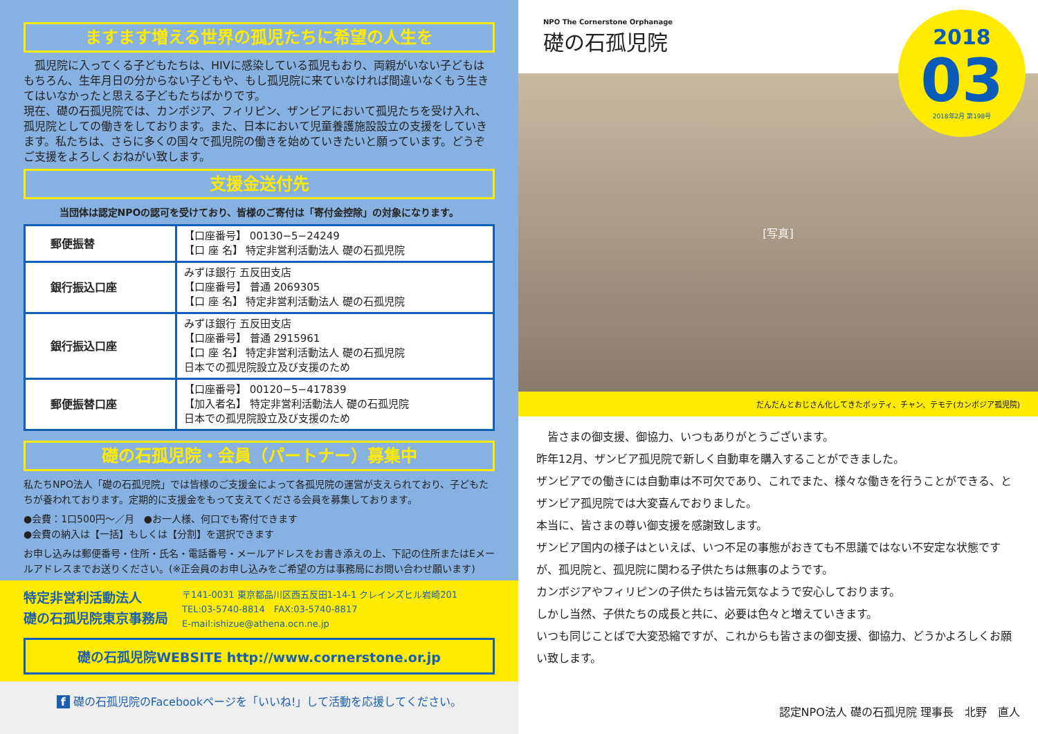ますます増える世界の孤児たちに希望の人生を
　孤児院に入ってくる子どもたちは、HIVに感染している孤児もおり、両親がいない子どもはもちろん、生年月日の分からない子どもや、もし孤児院に来ていなければ間違いなくもう生きてはいなかったと思える子どもたちばかりです。
現在、礎の石孤児院では、カンボジア、フィリピン、ザンビアにおいて孤児たちを受け入れ、孤児院としての働きをしております。また、日本において児童養護施設設立の支援をしていきます。私たちは、さらに多くの国々で孤児院の働きを始めていきたいと願っています。どうぞご支援をよろしくおねがい致します。
支援金送付先
当団体は認定NPOの認可を受けており、皆様のご寄付は「寄付金控除」の対象になります。
| 郵便振替 | 【口座番号】 00130−5−24249 【口 座 名】 特定非営利活動法人 礎の石孤児院 |
| 銀行振込口座 | みずほ銀行 五反田支店 【口座番号】 普通 2069305 【口 座 名】 特定非営利活動法人 礎の石孤児院 |
| 銀行振込口座 | みずほ銀行 五反田支店 【口座番号】 普通 2915961 【口 座 名】 特定非営利活動法人 礎の石孤児院 日本での孤児院設立及び支援のため |
| 郵便振替口座 | 【口座番号】 00120−5−417839 【加入者名】 特定非営利活動法人 礎の石孤児院 日本での孤児院設立及び支援のため |
礎の石孤児院・会員（パートナー）募集中
私たちNPO法人「礎の石孤児院」では皆様のご支援金によって各孤児院の運営が支えられており、子どもたちが養われております。定期的に支援金をもって支えてくださる会員を募集しております。
●会費：1口500円～／月　●お一人様、何口でも寄付できます
●会費の納入は【一括】もしくは【分割】を選択できます
お申し込みは郵便番号・住所・氏名・電話番号・メールアドレスをお書き添えの上、下記の住所またはEメールアドレスまでお送りください。(※正会員のお申し込みをご希望の方は事務局にお問い合わせ願います)
特定非営利活動法人
礎の石孤児院東京事務局
〒141-0031 東京都品川区西五反田1-14-1 クレインズヒル岩崎201
TEL:03-5740-8814　FAX:03-5740-8817
E-mail:ishizue@athena.ocn.ne.jp
礎の石孤児院WEBSITE http://www.cornerstone.or.jp
f 礎の石孤児院のFacebookページを「いいね!」して活動を応援してください。
NPO The Cornerstone Orphanage
礎の石孤児院
2018
03
2018年2月 第198号
[写真]
だんだんとおじさん化してきたボッティ、チャン、テモテ(カンボジア孤児院)
　皆さまの御支援、御協力、いつもありがとうございます。
昨年12月、ザンビア孤児院で新しく自動車を購入することができました。
ザンビアでの働きには自動車は不可欠であり、これでまた、様々な働きを行うことができる、とザンビア孤児院では大変喜んでおりました。
本当に、皆さまの尊い御支援を感謝致します。
ザンビア国内の様子はといえば、いつ不足の事態がおきても不思議ではない不安定な状態ですが、孤児院と、孤児院に関わる子供たちは無事のようです。
カンボジアやフィリピンの子供たちは皆元気なようで安心しております。
しかし当然、子供たちの成長と共に、必要は色々と増えていきます。
いつも同じことばで大変恐縮ですが、これからも皆さまの御支援、御協力、どうかよろしくお願い致します。
認定NPO法人 礎の石孤児院 理事長　北野　直人